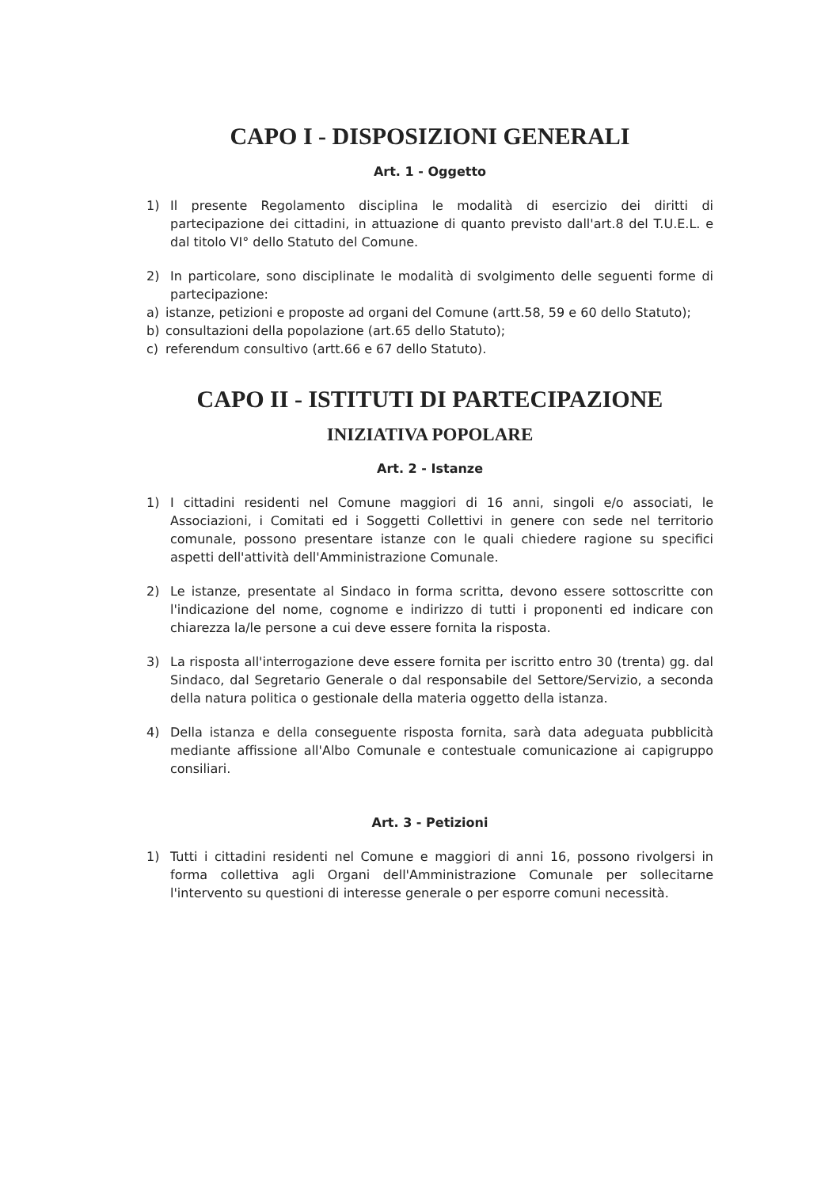CAPO I - DISPOSIZIONI GENERALI
Art. 1 - Oggetto
1) Il presente Regolamento disciplina le modalità di esercizio dei diritti di partecipazione dei cittadini, in attuazione di quanto previsto dall'art.8 del T.U.E.L. e dal titolo VI° dello Statuto del Comune.
2) In particolare, sono disciplinate le modalità di svolgimento delle seguenti forme di partecipazione:
a) istanze, petizioni e proposte ad organi del Comune (artt.58, 59 e 60 dello Statuto);
b) consultazioni della popolazione (art.65 dello Statuto);
c) referendum consultivo (artt.66 e 67 dello Statuto).
CAPO II - ISTITUTI DI PARTECIPAZIONE
INIZIATIVA POPOLARE
Art. 2 - Istanze
1) I cittadini residenti nel Comune maggiori di 16 anni, singoli e/o associati, le Associazioni, i Comitati ed i Soggetti Collettivi in genere con sede nel territorio comunale, possono presentare istanze con le quali chiedere ragione su specifici aspetti dell'attività dell'Amministrazione Comunale.
2) Le istanze, presentate al Sindaco in forma scritta, devono essere sottoscritte con l'indicazione del nome, cognome e indirizzo di tutti i proponenti ed indicare con chiarezza la/le persone a cui deve essere fornita la risposta.
3) La risposta all'interrogazione deve essere fornita per iscritto entro 30 (trenta) gg. dal Sindaco, dal Segretario Generale o dal responsabile del Settore/Servizio, a seconda della natura politica o gestionale della materia oggetto della istanza.
4) Della istanza e della conseguente risposta fornita, sarà data adeguata pubblicità mediante affissione all'Albo Comunale e contestuale comunicazione ai capigruppo consiliari.
Art. 3 - Petizioni
1) Tutti i cittadini residenti nel Comune e maggiori di anni 16, possono rivolgersi in forma collettiva agli Organi dell'Amministrazione Comunale per sollecitarne l'intervento su questioni di interesse generale o per esporre comuni necessità.